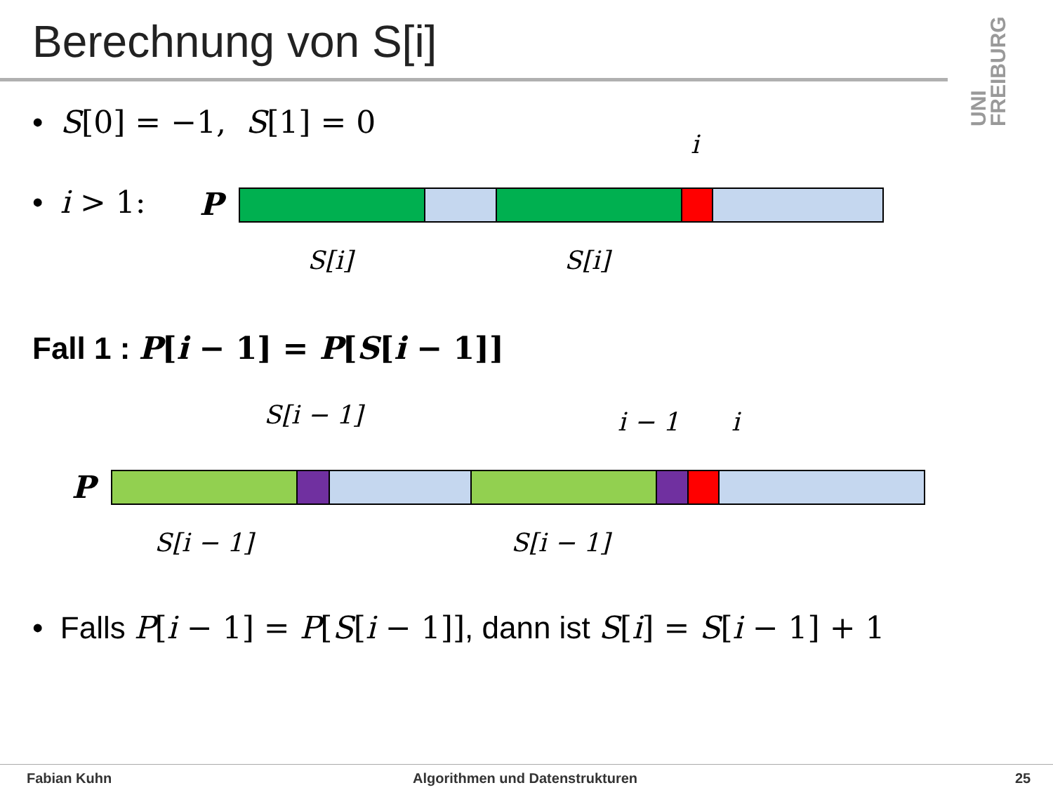Berechnung von S[i]
UNI FREIBURG
• S[0] = −1, S[1] = 0
• i > 1: P
i
S[i] S[i]
Fall 1 : P[i − 1] = P[S[i − 1]]
S[i − 1] i − 1 i
P
S[i − 1] S[i − 1]
• Falls P[i − 1] = P[S[i − 1]], dann ist S[i] = S[i − 1] + 1
Fabian Kuhn Algorithmen und Datenstrukturen 25